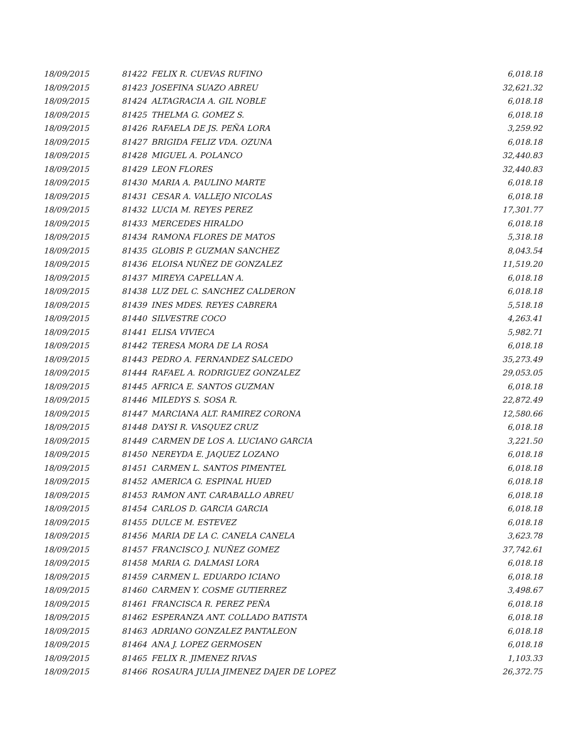| 18/09/2015 | 81422 | FELIX R. CUEVAS RUFINO | 6,018.18 |
| 18/09/2015 | 81423 | JOSEFINA SUAZO ABREU | 32,621.32 |
| 18/09/2015 | 81424 | ALTAGRACIA A. GIL NOBLE | 6,018.18 |
| 18/09/2015 | 81425 | THELMA G. GOMEZ S. | 6,018.18 |
| 18/09/2015 | 81426 | RAFAELA DE JS. PEÑA LORA | 3,259.92 |
| 18/09/2015 | 81427 | BRIGIDA FELIZ VDA. OZUNA | 6,018.18 |
| 18/09/2015 | 81428 | MIGUEL A. POLANCO | 32,440.83 |
| 18/09/2015 | 81429 | LEON FLORES | 32,440.83 |
| 18/09/2015 | 81430 | MARIA A. PAULINO MARTE | 6,018.18 |
| 18/09/2015 | 81431 | CESAR A. VALLEJO NICOLAS | 6,018.18 |
| 18/09/2015 | 81432 | LUCIA M. REYES PEREZ | 17,301.77 |
| 18/09/2015 | 81433 | MERCEDES HIRALDO | 6,018.18 |
| 18/09/2015 | 81434 | RAMONA FLORES DE MATOS | 5,318.18 |
| 18/09/2015 | 81435 | GLOBIS P. GUZMAN SANCHEZ | 8,043.54 |
| 18/09/2015 | 81436 | ELOISA NUÑEZ DE GONZALEZ | 11,519.20 |
| 18/09/2015 | 81437 | MIREYA CAPELLAN A. | 6,018.18 |
| 18/09/2015 | 81438 | LUZ DEL C. SANCHEZ CALDERON | 6,018.18 |
| 18/09/2015 | 81439 | INES MDES. REYES CABRERA | 5,518.18 |
| 18/09/2015 | 81440 | SILVESTRE COCO | 4,263.41 |
| 18/09/2015 | 81441 | ELISA VIVIECA | 5,982.71 |
| 18/09/2015 | 81442 | TERESA MORA DE LA ROSA | 6,018.18 |
| 18/09/2015 | 81443 | PEDRO A. FERNANDEZ SALCEDO | 35,273.49 |
| 18/09/2015 | 81444 | RAFAEL A. RODRIGUEZ GONZALEZ | 29,053.05 |
| 18/09/2015 | 81445 | AFRICA E. SANTOS GUZMAN | 6,018.18 |
| 18/09/2015 | 81446 | MILEDYS S. SOSA R. | 22,872.49 |
| 18/09/2015 | 81447 | MARCIANA ALT. RAMIREZ CORONA | 12,580.66 |
| 18/09/2015 | 81448 | DAYSI R. VASQUEZ CRUZ | 6,018.18 |
| 18/09/2015 | 81449 | CARMEN DE LOS A. LUCIANO GARCIA | 3,221.50 |
| 18/09/2015 | 81450 | NEREYDA E. JAQUEZ LOZANO | 6,018.18 |
| 18/09/2015 | 81451 | CARMEN L. SANTOS PIMENTEL | 6,018.18 |
| 18/09/2015 | 81452 | AMERICA G. ESPINAL HUED | 6,018.18 |
| 18/09/2015 | 81453 | RAMON ANT. CARABALLO ABREU | 6,018.18 |
| 18/09/2015 | 81454 | CARLOS D. GARCIA GARCIA | 6,018.18 |
| 18/09/2015 | 81455 | DULCE M. ESTEVEZ | 6,018.18 |
| 18/09/2015 | 81456 | MARIA DE LA C. CANELA CANELA | 3,623.78 |
| 18/09/2015 | 81457 | FRANCISCO J. NUÑEZ GOMEZ | 37,742.61 |
| 18/09/2015 | 81458 | MARIA G. DALMASI LORA | 6,018.18 |
| 18/09/2015 | 81459 | CARMEN L. EDUARDO ICIANO | 6,018.18 |
| 18/09/2015 | 81460 | CARMEN Y. COSME GUTIERREZ | 3,498.67 |
| 18/09/2015 | 81461 | FRANCISCA R. PEREZ PEÑA | 6,018.18 |
| 18/09/2015 | 81462 | ESPERANZA ANT. COLLADO BATISTA | 6,018.18 |
| 18/09/2015 | 81463 | ADRIANO GONZALEZ PANTALEON | 6,018.18 |
| 18/09/2015 | 81464 | ANA J. LOPEZ GERMOSEN | 6,018.18 |
| 18/09/2015 | 81465 | FELIX R. JIMENEZ RIVAS | 1,103.33 |
| 18/09/2015 | 81466 | ROSAURA JULIA JIMENEZ DAJER DE LOPEZ | 26,372.75 |